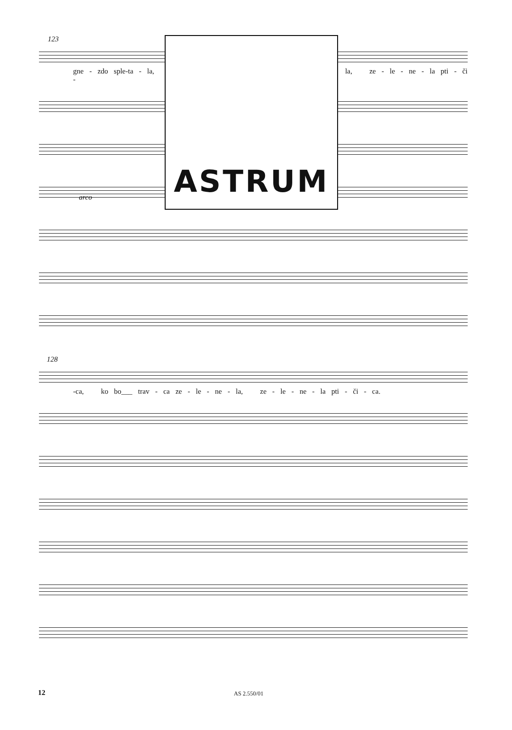123
gne - zdo sple-ta - la, la, ze - le - ne - la pti - či -
arco
ASTRUM
128
-ca, ko bo___ trav - ca ze - le - ne - la, ze - le - ne - la pti - či - ca.
12 AS 2.550/01